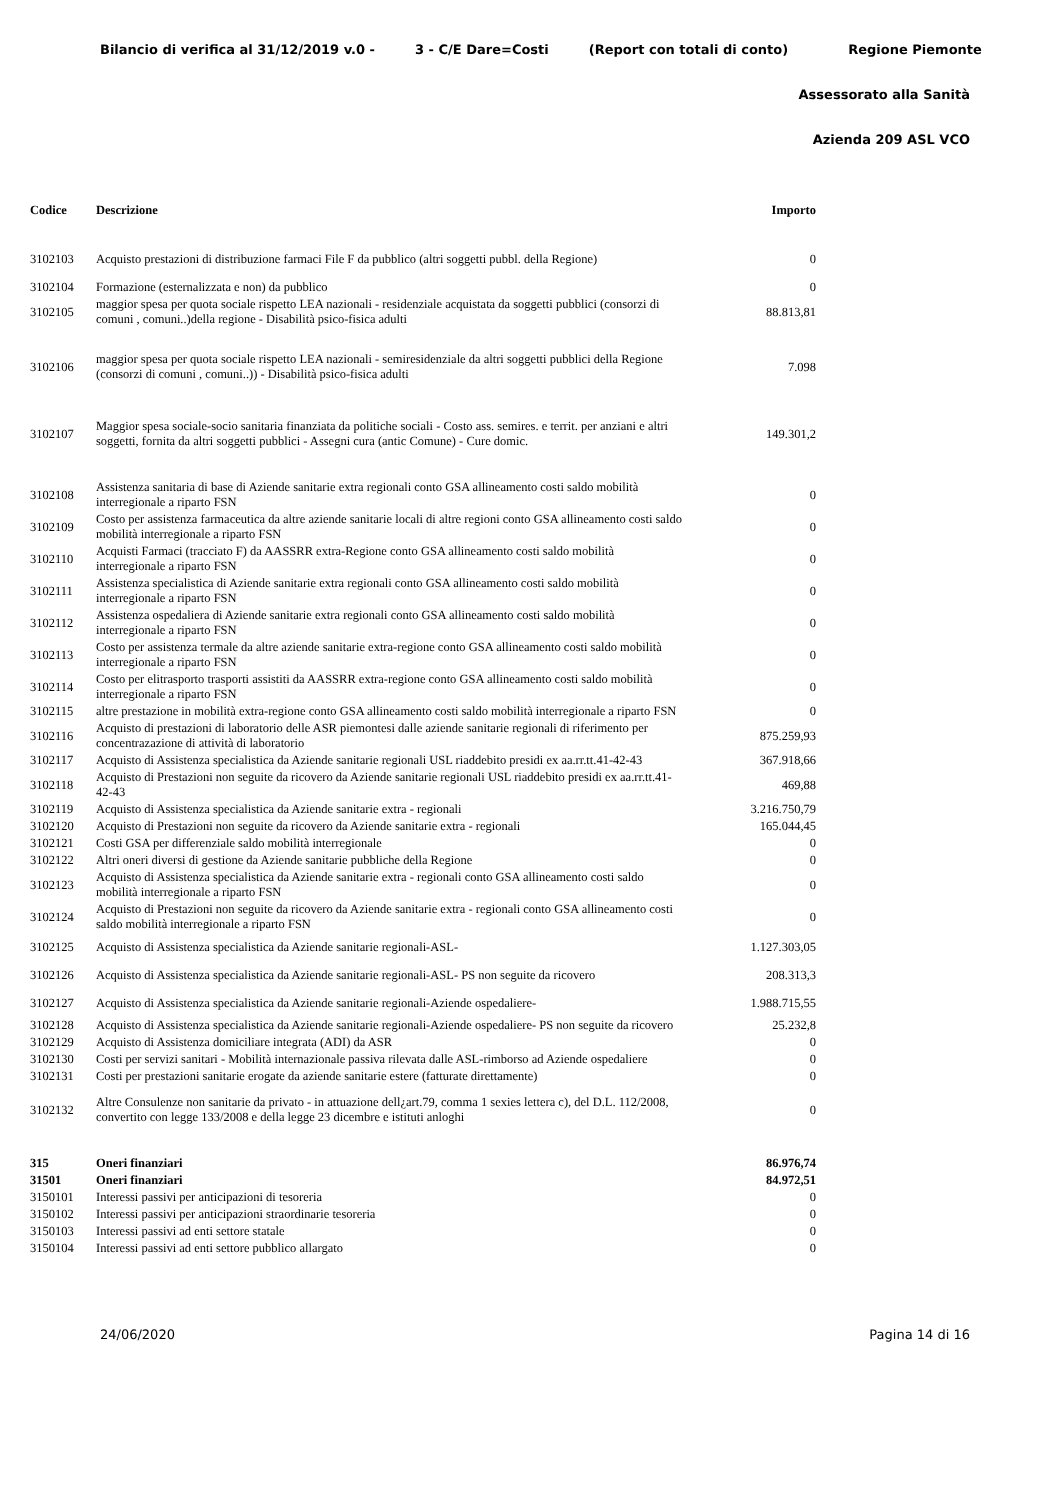Bilancio di verifica al 31/12/2019 v.0 - 3 - C/E Dare=Costi (Report con totali di conto) Regione Piemonte
Assessorato alla Sanità
Azienda 209 ASL VCO
| Codice | Descrizione | Importo |
| --- | --- | --- |
| 3102103 | Acquisto prestazioni di distribuzione farmaci File F da pubblico (altri soggetti pubbl. della Regione) | 0 |
| 3102104 | Formazione (esternalizzata e non) da pubblico | 0 |
| 3102105 | maggior spesa per quota sociale rispetto LEA nazionali - residenziale acquistata da soggetti pubblici (consorzi di comuni , comuni..)della regione - Disabilità psico-fisica adulti | 88.813,81 |
| 3102106 | maggior spesa per quota sociale rispetto LEA nazionali - semiresidenziale da altri soggetti pubblici della Regione (consorzi di comuni , comuni..)) - Disabilità psico-fisica adulti | 7.098 |
| 3102107 | Maggior spesa sociale-socio sanitaria finanziata da politiche sociali - Costo ass. semires. e territ. per anziani e altri soggetti, fornita da altri soggetti pubblici - Assegni cura (antic Comune) - Cure domic. | 149.301,2 |
| 3102108 | Assistenza sanitaria di base di Aziende sanitarie extra regionali conto GSA allineamento costi saldo mobilità interregionale a riparto FSN | 0 |
| 3102109 | Costo per assistenza farmaceutica da altre aziende sanitarie locali di altre regioni conto GSA allineamento costi saldo mobilità interregionale a riparto FSN | 0 |
| 3102110 | Acquisti Farmaci (tracciato F) da AASSRR extra-Regione conto GSA allineamento costi saldo mobilità interregionale a riparto FSN | 0 |
| 3102111 | Assistenza specialistica di Aziende sanitarie extra regionali conto GSA allineamento costi saldo mobilità interregionale a riparto FSN | 0 |
| 3102112 | Assistenza ospedaliera di Aziende sanitarie extra regionali conto GSA allineamento costi saldo mobilità interregionale a riparto FSN | 0 |
| 3102113 | Costo per assistenza termale da altre aziende sanitarie extra-regione conto GSA allineamento costi saldo mobilità interregionale a riparto FSN | 0 |
| 3102114 | Costo per elitrasporto trasporti assistiti da AASSRR extra-regione conto GSA allineamento costi saldo mobilità interregionale a riparto FSN | 0 |
| 3102115 | altre prestazione in mobilità extra-regione conto GSA allineamento costi saldo mobilità interregionale a riparto FSN | 0 |
| 3102116 | Acquisto di prestazioni di laboratorio delle ASR piemontesi dalle aziende sanitarie regionali di riferimento per concentrazazione di attività di laboratorio | 875.259,93 |
| 3102117 | Acquisto di Assistenza specialistica da Aziende sanitarie regionali USL riaddebito presidi ex aa.rr.tt.41-42-43 | 367.918,66 |
| 3102118 | Acquisto di Prestazioni non seguite da ricovero da Aziende sanitarie regionali USL riaddebito presidi ex aa.rr.tt.41-42-43 | 469,88 |
| 3102119 | Acquisto di Assistenza specialistica da Aziende sanitarie extra - regionali | 3.216.750,79 |
| 3102120 | Acquisto di Prestazioni non seguite da ricovero da Aziende sanitarie extra - regionali | 165.044,45 |
| 3102121 | Costi GSA per differenziale saldo mobilità interregionale | 0 |
| 3102122 | Altri oneri diversi di gestione da Aziende sanitarie pubbliche della Regione | 0 |
| 3102123 | Acquisto di Assistenza specialistica da Aziende sanitarie extra - regionali conto GSA allineamento costi saldo mobilità interregionale a riparto FSN | 0 |
| 3102124 | Acquisto di Prestazioni non seguite da ricovero da Aziende sanitarie extra - regionali conto GSA allineamento costi saldo mobilità interregionale a riparto FSN | 0 |
| 3102125 | Acquisto di Assistenza specialistica da Aziende sanitarie regionali-ASL- | 1.127.303,05 |
| 3102126 | Acquisto di Assistenza specialistica da Aziende sanitarie regionali-ASL- PS non seguite da ricovero | 208.313,3 |
| 3102127 | Acquisto di Assistenza specialistica da Aziende sanitarie regionali-Aziende ospedaliere- | 1.988.715,55 |
| 3102128 | Acquisto di Assistenza specialistica da Aziende sanitarie regionali-Aziende ospedaliere- PS non seguite da ricovero | 25.232,8 |
| 3102129 | Acquisto di Assistenza domiciliare integrata (ADI) da ASR | 0 |
| 3102130 | Costi per servizi sanitari - Mobilità internazionale passiva rilevata dalle ASL-rimborso ad Aziende ospedaliere | 0 |
| 3102131 | Costi per prestazioni sanitarie erogate da aziende sanitarie estere (fatturate direttamente) | 0 |
| 3102132 | Altre Consulenze non sanitarie da privato - in attuazione dell¿art.79, comma 1 sexies lettera c), del D.L. 112/2008, convertito con legge 133/2008 e della legge 23 dicembre e istituti anloghi | 0 |
| 315 | Oneri finanziari | 86.976,74 |
| 31501 | Oneri finanziari | 84.972,51 |
| 3150101 | Interessi passivi per anticipazioni di tesoreria | 0 |
| 3150102 | Interessi passivi per anticipazioni straordinarie tesoreria | 0 |
| 3150103 | Interessi passivi ad enti settore statale | 0 |
| 3150104 | Interessi passivi ad enti settore pubblico allargato | 0 |
24/06/2020 Pagina 14 di 16